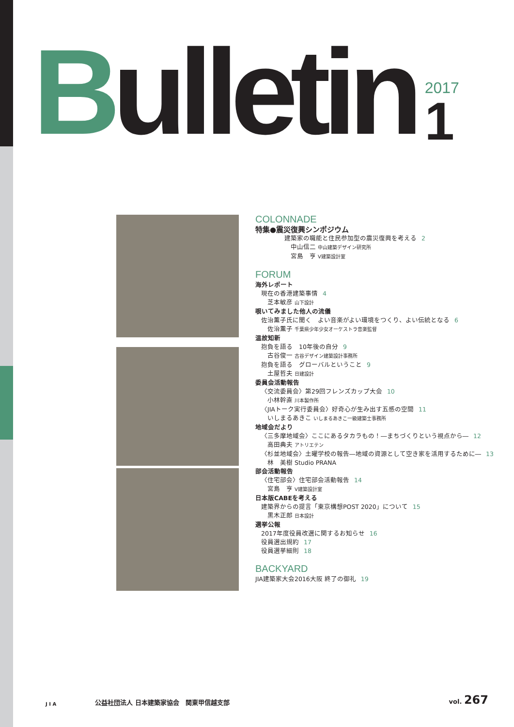Bulletin
2017
1
COLONNADE
特集●震災復興シンポジウム
建築家の職能と住民参加型の震災復興を考える 2
中山信二 中山建築デザイン研究所
宮島　亨 V建築設計室
FORUM
海外レポート
現在の香港建築事情 4
芝本敏彦 山下設計
覗いてみました他人の流儀
佐治薫子氏に聞く　よい音楽がよい環境をつくり、よい伝統となる 6
佐治薫子 千葉県少年少女オーケストラ音楽監督
温故知新
抱負を語る　10年後の自分 9
古谷俊一 古谷デザイン建築設計事務所
抱負を語る　グローバルということ 9
土屋哲夫 日建設計
委員会活動報告
〈交流委員会〉第29回フレンズカップ大会 10
小林幹直 川本製作所
〈JIAトーク実行委員会〉好奇心が生み出す五感の空間 11
いしまるあきこ いしまるあきこ一級建築士事務所
地域会だより
〈三多摩地域会〉ここにあるタカラもの！―まちづくりという視点から― 12
高田典夫 アトリエテン
〈杉並地域会〉土曜学校の報告―地域の資源として空き家を活用するために― 13
林　美樹 Studio PRANA
部会活動報告
〈住宅部会〉住宅部会活動報告 14
宮島　亨 V建築設計室
日本版CABEを考える
建築界からの提言「東京構想POST 2020」について 15
黒木正郎 日本設計
選挙公報
2017年度役員改選に関するお知らせ 16
役員選出規約 17
役員選挙細則 18
BACKYARD
JIA建築家大会2016大阪 終了の御礼 19
J I A
公益社団法人 日本建築家協会　関東甲信越支部
vol. 267